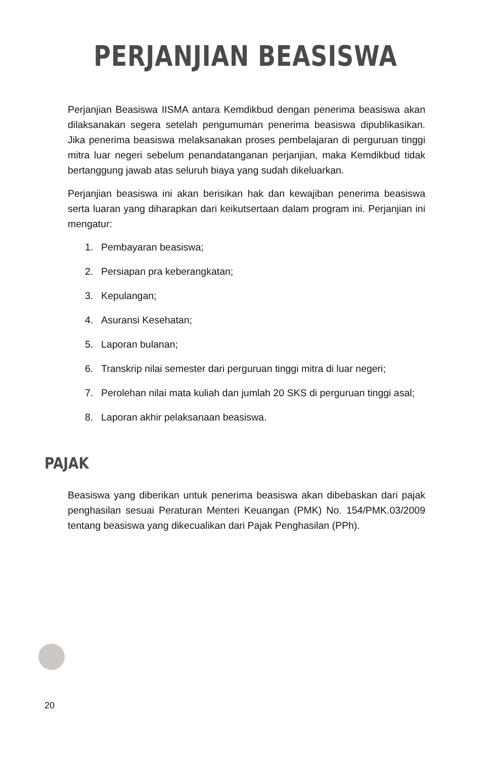PERJANJIAN BEASISWA
Perjanjian Beasiswa IISMA antara Kemdikbud dengan penerima beasiswa akan dilaksanakan segera setelah pengumuman penerima beasiswa dipublikasikan. Jika penerima beasiswa melaksanakan proses pembelajaran di perguruan tinggi mitra luar negeri sebelum penandatanganan perjanjian, maka Kemdikbud tidak bertanggung jawab atas seluruh biaya yang sudah dikeluarkan.
Perjanjian beasiswa ini akan berisikan hak dan kewajiban penerima beasiswa serta luaran yang diharapkan dari keikutsertaan dalam program ini. Perjanjian ini mengatur:
1. Pembayaran beasiswa;
2. Persiapan pra keberangkatan;
3. Kepulangan;
4. Asuransi Kesehatan;
5. Laporan bulanan;
6. Transkrip nilai semester dari perguruan tinggi mitra di luar negeri;
7. Perolehan nilai mata kuliah dan jumlah 20 SKS di perguruan tinggi asal;
8. Laporan akhir pelaksanaan beasiswa.
PAJAK
Beasiswa yang diberikan untuk penerima beasiswa akan dibebaskan dari pajak penghasilan sesuai Peraturan Menteri Keuangan (PMK) No. 154/PMK.03/2009 tentang beasiswa yang dikecualikan dari Pajak Penghasilan (PPh).
20